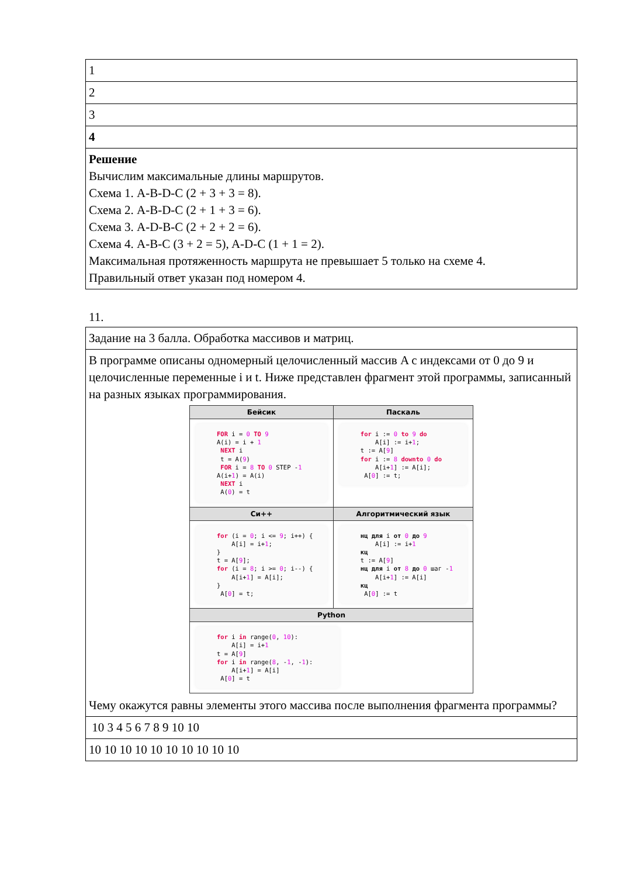| 1 |
| 2 |
| 3 |
| 4 |
| Решение Вычислим максимальные длины маршрутов. Схема 1. A-B-D-C (2 + 3 + 3 = 8). Схема 2. A-B-D-C (2 + 1 + 3 = 6). Схема 3. A-D-B-C (2 + 2 + 2 = 6). Схема 4. A-B-C (3 + 2 = 5), A-D-C (1 + 1 = 2). Максимальная протяженность маршрута не превышает 5 только на схеме 4. Правильный ответ указан под номером 4. |
11.
| Задание на 3 балла. Обработка массивов и матриц. |
| В программе описаны одномерный целочисленный массив A с индексами от 0 до 9 и целочисленные переменные i и t. Ниже представлен фрагмент этой программы, записанный на разных языках программирования. / Бейсик / Паскаль / / --- / --- / / FOR i = 0 TO 9 A(i) = i + 1 NEXT i t = A( 9 ) FOR i = 8 TO 0 STEP - 1 A(i+ 1 ) = A(i) NEXT i A( 0 ) = t / for i := 0 to 9 do A[i] := i+ 1 ; t := A[ 9 ] for i := 8 downto 0 do A[i+ 1 ] := A[i]; A[ 0 ] := t; / / Си++ / Алгоритмический язык / / for (i = 0 ; i <= 9 ; i++) { A[i] = i+ 1 ; } t = A[ 9 ]; for (i = 8 ; i >= 0 ; i--) { A[i+ 1 ] = A[i]; } A[ 0 ] = t; / нц для i от 0 до 9 A[i] := i+ 1 кц t := A[ 9 ] нц для i от 8 до 0 шаг - 1 A[i+ 1 ] := A[i] кц A[ 0 ] := t / / Python / / / for i in range( 0 , 10 ): A[i] = i+ 1 t = A[ 9 ] for i in range( 8 , - 1 , - 1 ): A[i+ 1 ] = A[i] A[ 0 ] = t / / Чему окажутся равны элементы этого массива после выполнения фрагмента программы? |
| 10 3 4 5 6 7 8 9 10 10 |
| 10 10 10 10 10 10 10 10 10 10 |